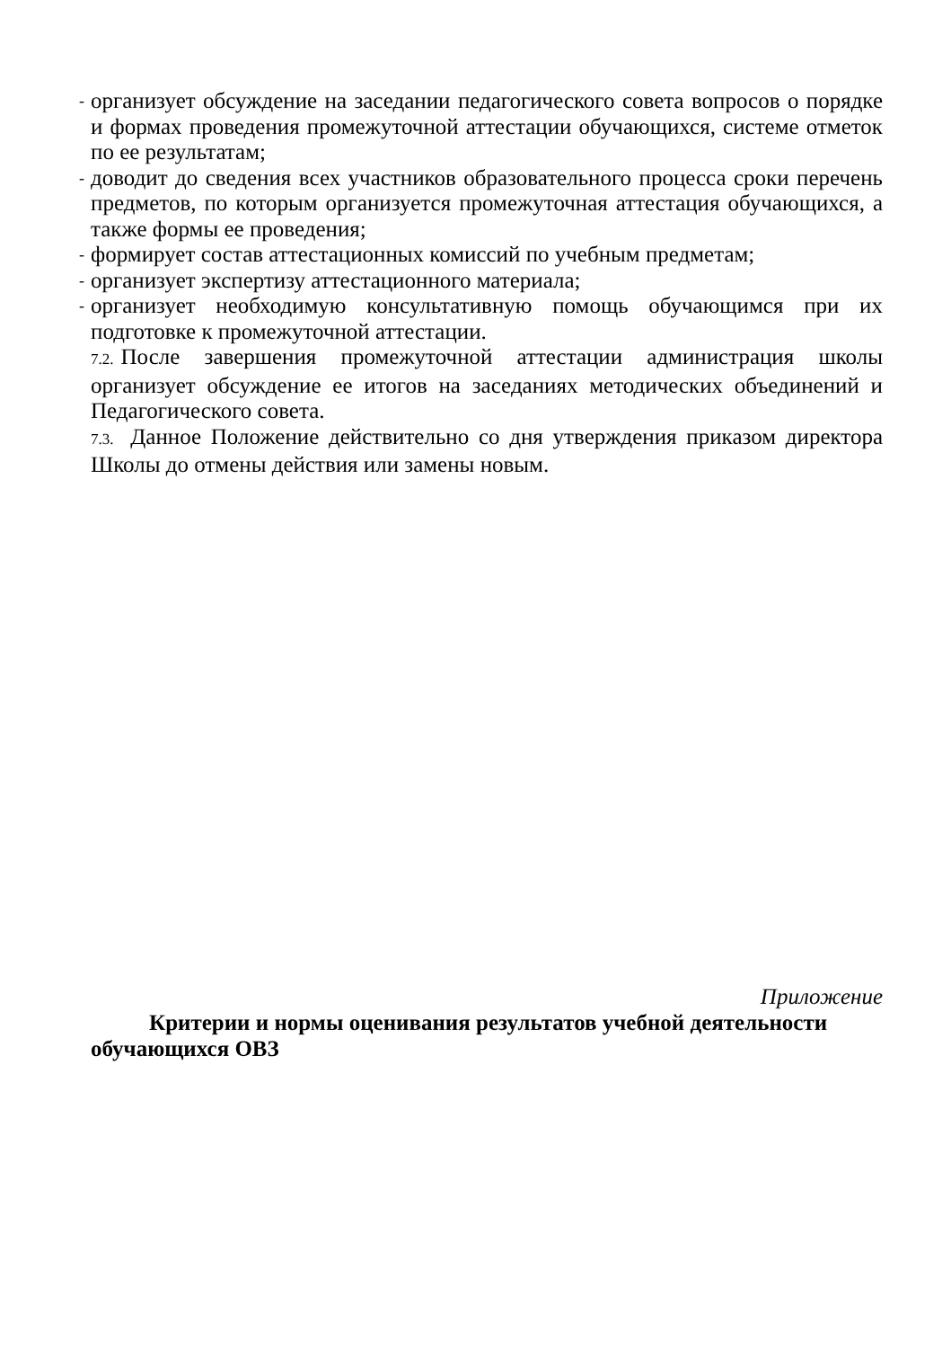- организует обсуждение на заседании педагогического совета вопросов о порядке и формах проведения промежуточной аттестации обучающихся, системе отметок по ее результатам;
- доводит до сведения всех участников образовательного процесса сроки перечень предметов, по которым организуется промежуточная аттестация обучающихся, а также формы ее проведения;
- формирует состав аттестационных комиссий по учебным предметам;
- организует экспертизу аттестационного материала;
- организует необходимую консультативную помощь обучающимся при их подготовке к промежуточной аттестации.
7.2. После завершения промежуточной аттестации администрация школы организует обсуждение ее итогов на заседаниях методических объединений и Педагогического совета.
7.3. Данное Положение действительно со дня утверждения приказом директора Школы до отмены действия или замены новым.
Приложение
Критерии и нормы оценивания результатов учебной деятельности
обучающихся ОВЗ